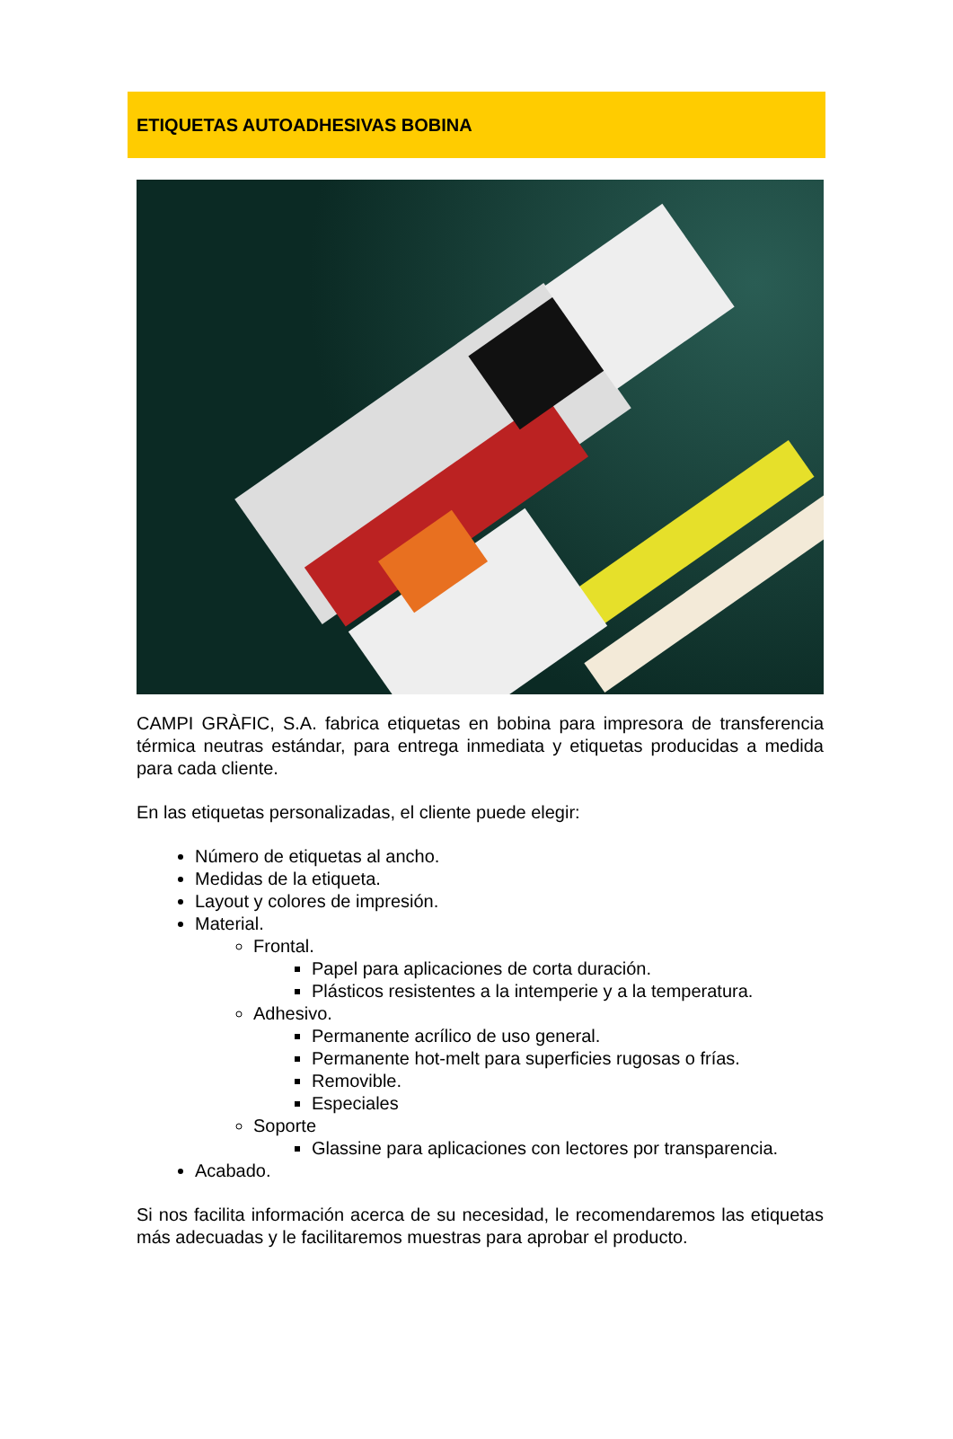ETIQUETAS AUTOADHESIVAS BOBINA
CAMPI GRÀFIC, S.A. fabrica etiquetas en bobina para impresora de transferencia térmica neutras estándar, para entrega inmediata y etiquetas producidas a medida para cada cliente.
En las etiquetas personalizadas, el cliente puede elegir:
Número de etiquetas al ancho.
Medidas de la etiqueta.
Layout y colores de impresión.
Material.
Frontal.
Papel para aplicaciones de corta duración.
Plásticos resistentes a la intemperie y a la temperatura.
Adhesivo.
Permanente acrílico de uso general.
Permanente hot-melt para superficies rugosas o frías.
Removible.
Especiales
Soporte
Glassine para aplicaciones con lectores por transparencia.
Acabado.
Si nos facilita información acerca de su necesidad, le recomendaremos las etiquetas más adecuadas y le facilitaremos muestras para aprobar el producto.